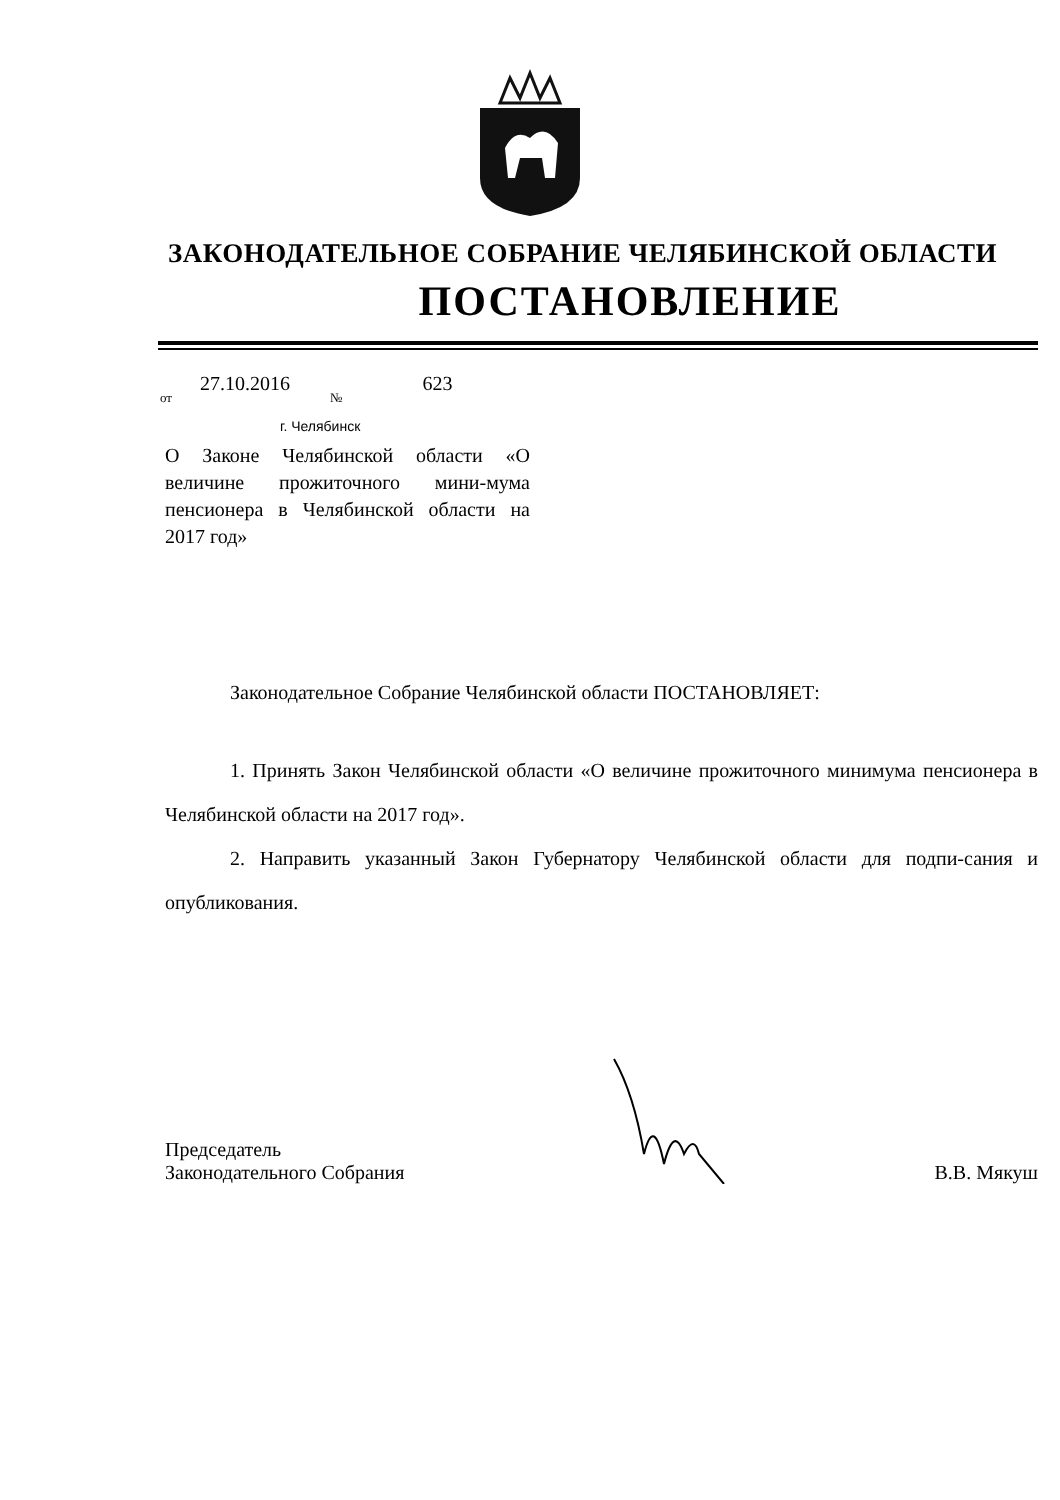ЗАКОНОДАТЕЛЬНОЕ СОБРАНИЕ ЧЕЛЯБИНСКОЙ ОБЛАСТИ
ПОСТАНОВЛЕНИЕ
от 27.10.2016 № 623
г. Челябинск
О Законе Челябинской области «О величине прожиточного мини-мума пенсионера в Челябинской области на 2017 год»
Законодательное Собрание Челябинской области ПОСТАНОВЛЯЕТ:
1. Принять Закон Челябинской области «О величине прожиточного минимума пенсионера в Челябинской области на 2017 год».
2. Направить указанный Закон Губернатору Челябинской области для подпи-сания и опубликования.
Председатель
Законодательного Собрания
В.В. Мякуш